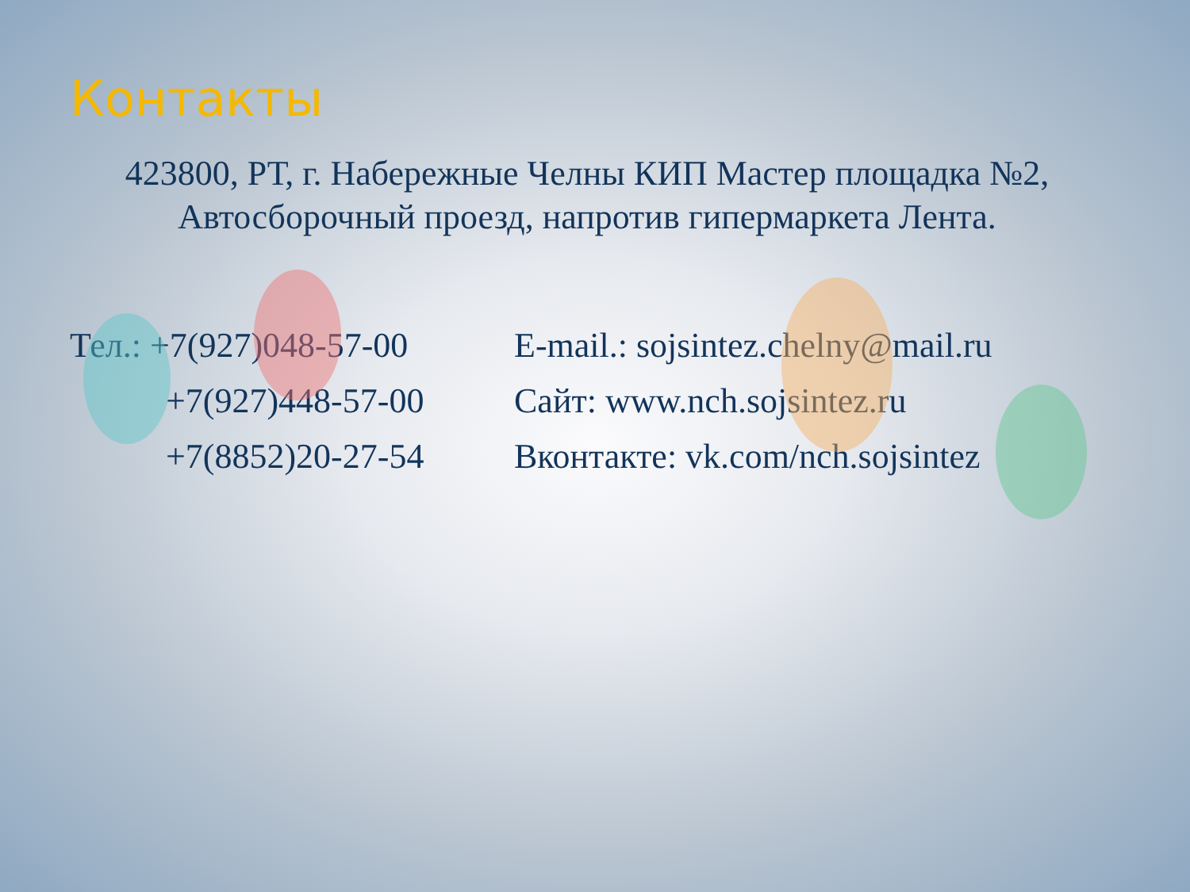Контакты
423800, РТ, г. Набережные Челны КИП Мастер площадка №2, Автосборочный проезд, напротив гипермаркета Лента.
Тел.: +7(927)048-57-00
+7(927)448-57-00
+7(8852)20-27-54
E-mail.: sojsintez.chelny@mail.ru
Сайт: www.nch.sojsintez.ru
Вконтакте: vk.com/nch.sojsintez